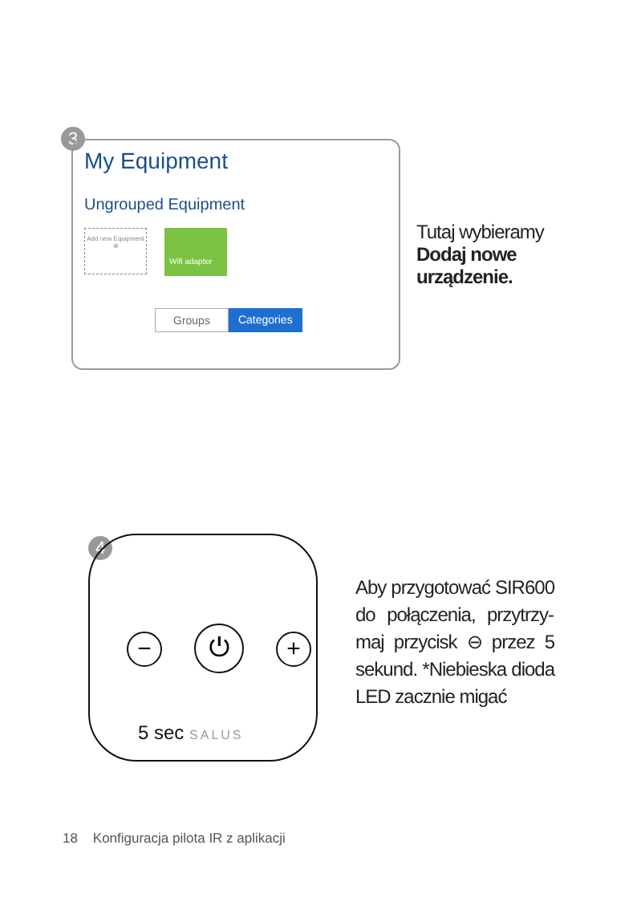3
My Equipment
Ungrouped Equipment
Add new Equipment
⊕
Wifi adapter
Groups Categories
Tutaj wybieramy Dodaj nowe urządzenie.
4
− ⏻ +
5 sec SALUS
Aby przygotować SIR600 do połączenia, przytrzy­maj przycisk ⊖ przez 5 sekund. *Niebieska dioda LED zacznie migać
18 Konfiguracja pilota IR z aplikacji